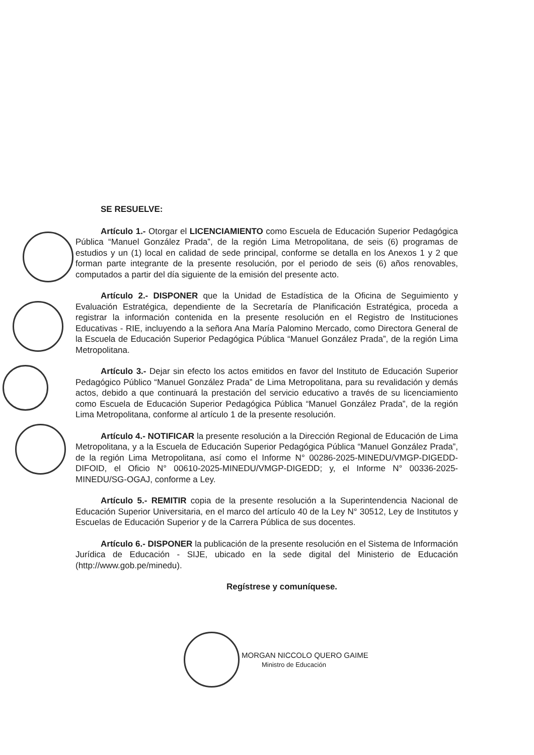SE RESUELVE:
Artículo 1.- Otorgar el LICENCIAMIENTO como Escuela de Educación Superior Pedagógica Pública “Manuel González Prada”, de la región Lima Metropolitana, de seis (6) programas de estudios y un (1) local en calidad de sede principal, conforme se detalla en los Anexos 1 y 2 que forman parte integrante de la presente resolución, por el periodo de seis (6) años renovables, computados a partir del día siguiente de la emisión del presente acto.
Artículo 2.- DISPONER que la Unidad de Estadística de la Oficina de Seguimiento y Evaluación Estratégica, dependiente de la Secretaría de Planificación Estratégica, proceda a registrar la información contenida en la presente resolución en el Registro de Instituciones Educativas - RIE, incluyendo a la señora Ana María Palomino Mercado, como Directora General de la Escuela de Educación Superior Pedagógica Pública “Manuel González Prada”, de la región Lima Metropolitana.
Artículo 3.- Dejar sin efecto los actos emitidos en favor del Instituto de Educación Superior Pedagógico Público “Manuel González Prada” de Lima Metropolitana, para su revalidación y demás actos, debido a que continuará la prestación del servicio educativo a través de su licenciamiento como Escuela de Educación Superior Pedagógica Pública “Manuel González Prada”, de la región Lima Metropolitana, conforme al artículo 1 de la presente resolución.
Artículo 4.- NOTIFICAR la presente resolución a la Dirección Regional de Educación de Lima Metropolitana, y a la Escuela de Educación Superior Pedagógica Pública “Manuel González Prada”, de la región Lima Metropolitana, así como el Informe N° 00286-2025-MINEDU/VMGP-DIGEDD-DIFOID, el Oficio N° 00610-2025-MINEDU/VMGP-DIGEDD; y, el Informe N° 00336-2025-MINEDU/SG-OGAJ, conforme a Ley.
Artículo 5.- REMITIR copia de la presente resolución a la Superintendencia Nacional de Educación Superior Universitaria, en el marco del artículo 40 de la Ley N° 30512, Ley de Institutos y Escuelas de Educación Superior y de la Carrera Pública de sus docentes.
Artículo 6.- DISPONER la publicación de la presente resolución en el Sistema de Información Jurídica de Educación - SIJE, ubicado en la sede digital del Ministerio de Educación (http://www.gob.pe/minedu).
Regístrese y comuníquese.
MORGAN NICCOLO QUERO GAIME
Ministro de Educación